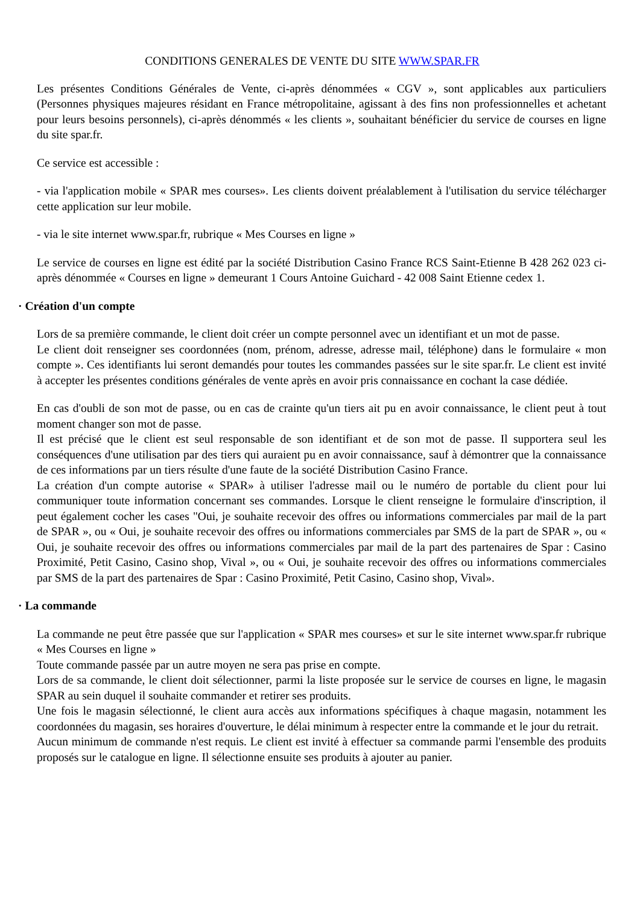CONDITIONS GENERALES DE VENTE DU SITE WWW.SPAR.FR
Les présentes Conditions Générales de Vente, ci-après dénommées « CGV », sont applicables aux particuliers (Personnes physiques majeures résidant en France métropolitaine, agissant à des fins non professionnelles et achetant pour leurs besoins personnels), ci-après dénommés « les clients », souhaitant bénéficier du service de courses en ligne du site spar.fr.
Ce service est accessible :
- via l'application mobile « SPAR mes courses». Les clients doivent préalablement à l'utilisation du service télécharger cette application sur leur mobile.
- via le site internet www.spar.fr, rubrique « Mes Courses en ligne »
Le service de courses en ligne est édité par la société Distribution Casino France RCS Saint-Etienne B 428 262 023 ci-après dénommée « Courses en ligne » demeurant 1 Cours Antoine Guichard - 42 008 Saint Etienne cedex 1.
· Création d'un compte
Lors de sa première commande, le client doit créer un compte personnel avec un identifiant et un mot de passe.
Le client doit renseigner ses coordonnées (nom, prénom, adresse, adresse mail, téléphone) dans le formulaire « mon compte ». Ces identifiants lui seront demandés pour toutes les commandes passées sur le site spar.fr. Le client est invité à accepter les présentes conditions générales de vente après en avoir pris connaissance en cochant la case dédiée.
En cas d'oubli de son mot de passe, ou en cas de crainte qu'un tiers ait pu en avoir connaissance, le client peut à tout moment changer son mot de passe.
Il est précisé que le client est seul responsable de son identifiant et de son mot de passe. Il supportera seul les conséquences d'une utilisation par des tiers qui auraient pu en avoir connaissance, sauf à démontrer que la connaissance de ces informations par un tiers résulte d'une faute de la société Distribution Casino France.
La création d'un compte autorise « SPAR» à utiliser l'adresse mail ou le numéro de portable du client pour lui communiquer toute information concernant ses commandes. Lorsque le client renseigne le formulaire d'inscription, il peut également cocher les cases "Oui, je souhaite recevoir des offres ou informations commerciales par mail de la part de SPAR », ou « Oui, je souhaite recevoir des offres ou informations commerciales par SMS de la part de SPAR », ou « Oui, je souhaite recevoir des offres ou informations commerciales par mail de la part des partenaires de Spar : Casino Proximité, Petit Casino, Casino shop, Vival », ou « Oui, je souhaite recevoir des offres ou informations commerciales par SMS de la part des partenaires de Spar : Casino Proximité, Petit Casino, Casino shop, Vival».
· La commande
La commande ne peut être passée que sur l'application « SPAR mes courses» et sur le site internet www.spar.fr rubrique « Mes Courses en ligne »
Toute commande passée par un autre moyen ne sera pas prise en compte.
Lors de sa commande, le client doit sélectionner, parmi la liste proposée sur le service de courses en ligne, le magasin SPAR au sein duquel il souhaite commander et retirer ses produits.
Une fois le magasin sélectionné, le client aura accès aux informations spécifiques à chaque magasin, notamment les coordonnées du magasin, ses horaires d'ouverture, le délai minimum à respecter entre la commande et le jour du retrait.
Aucun minimum de commande n'est requis. Le client est invité à effectuer sa commande parmi l'ensemble des produits proposés sur le catalogue en ligne. Il sélectionne ensuite ses produits à ajouter au panier.